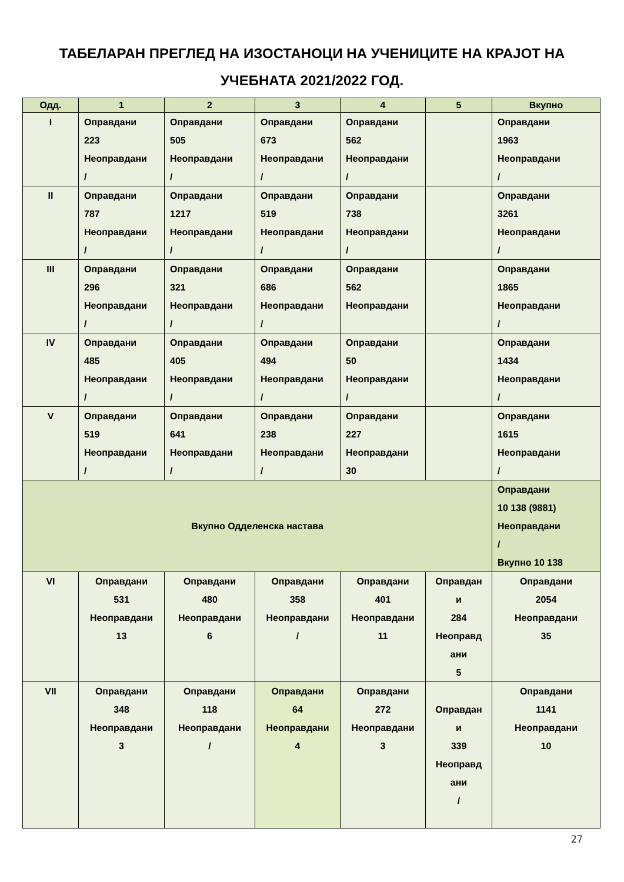ТАБЕЛАРАН ПРЕГЛЕД НА ИЗОСТАНОЦИ НА УЧЕНИЦИТЕ НА КРАЈОТ НА
УЧЕБНАТА 2021/2022 ГОД.
| Одд. | 1 | 2 | 3 | 4 | 5 | Вкупно |
| --- | --- | --- | --- | --- | --- | --- |
| I | Оправдани 223 Неоправдани / | Оправдани 505 Неоправдани / | Оправдани 673 Неоправдани / | Оправдани 562 Неоправдани / | | Оправдани 1963 Неоправдани / |
| II | Оправдани 787 Неоправдани / | Оправдани 1217 Неоправдани / | Оправдани 519 Неоправдани / | Оправдани 738 Неоправдани / | | Оправдани 3261 Неоправдани / |
| III | Оправдани 296 Неоправдани / | Оправдани 321 Неоправдани / | Оправдани 686 Неоправдани / | Оправдани 562 Неоправдани | | Оправдани 1865 Неоправдани / |
| IV | Оправдани 485 Неоправдани / | Оправдани 405 Неоправдани / | Оправдани 494 Неоправдани / | Оправдани 50 Неоправдани / | | Оправдани 1434 Неоправдани / |
| V | Оправдани 519 Неоправдани / | Оправдани 641 Неоправдани / | Оправдани 238 Неоправдани / | Оправдани 227 Неоправдани 30 | | Оправдани 1615 Неоправдани / |
| Вкупно Одделенска настава | | | | | | Оправдани 10 138 (9881) Неоправдани / Вкупно 10 138 |
| VI | Оправдани 531 Неоправдани 13 | Оправдани 480 Неоправдани 6 | Оправдани 358 Неоправдани / | Оправдани 401 Неоправдани 11 | Оправдан и 284 Неоправд ани 5 | Оправдани 2054 Неоправдани 35 |
| VII | Оправдани 348 Неоправдани 3 | Оправдани 118 Неоправдани / | Оправдани 64 Неоправдани 4 | Оправдани 272 Неоправдани 3 | Оправдан и 339 Неоправд ани / | Оправдани 1141 Неоправдани 10 |
27